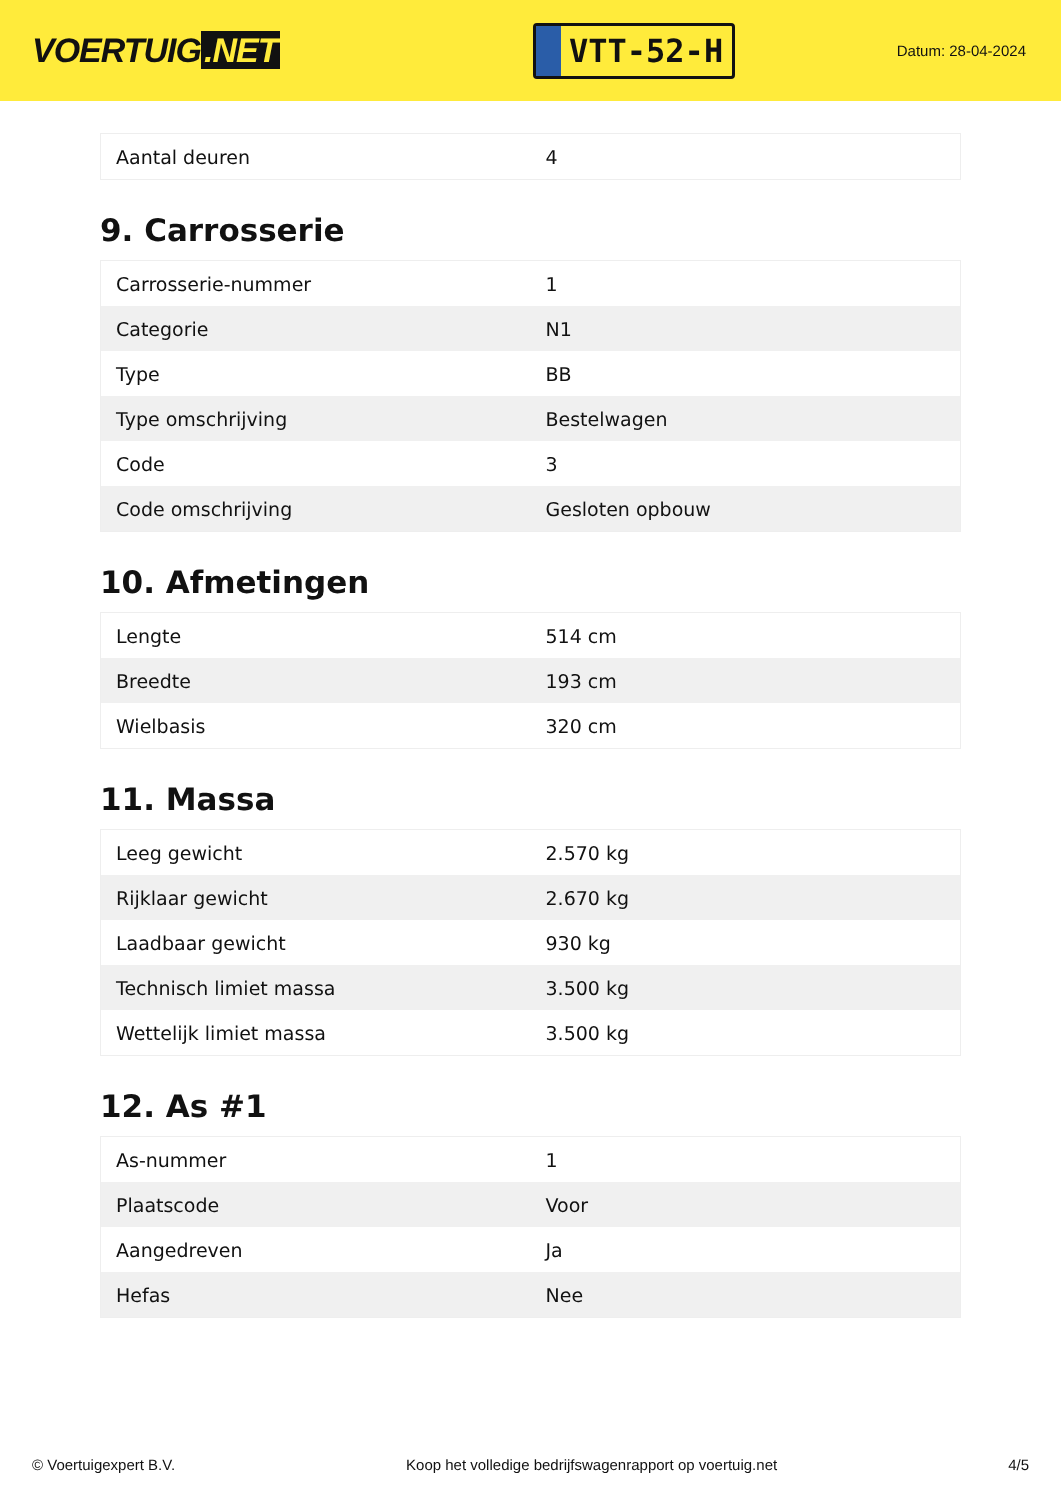VOERTUIG.NET
VTT-52-H
Datum: 28-04-2024
| Aantal deuren | 4 |
9. Carrosserie
| Carrosserie-nummer | 1 |
| Categorie | N1 |
| Type | BB |
| Type omschrijving | Bestelwagen |
| Code | 3 |
| Code omschrijving | Gesloten opbouw |
10. Afmetingen
| Lengte | 514 cm |
| Breedte | 193 cm |
| Wielbasis | 320 cm |
11. Massa
| Leeg gewicht | 2.570 kg |
| Rijklaar gewicht | 2.670 kg |
| Laadbaar gewicht | 930 kg |
| Technisch limiet massa | 3.500 kg |
| Wettelijk limiet massa | 3.500 kg |
12. As #1
| As-nummer | 1 |
| Plaatscode | Voor |
| Aangedreven | Ja |
| Hefas | Nee |
© Voertuigexpert B.V. Koop het volledige bedrijfswagenrapport op voertuig.net 4/5